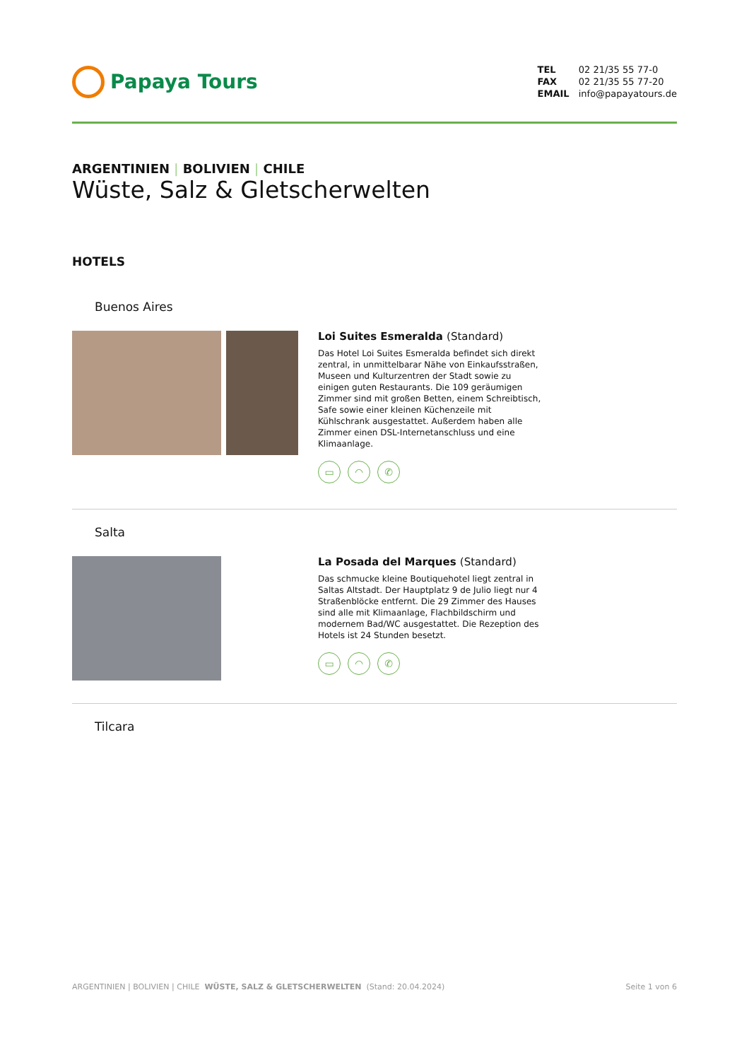Papaya Tours
TEL 02 21/35 55 77-0
FAX 02 21/35 55 77-20
EMAIL info@papayatours.de
ARGENTINIEN | BOLIVIEN | CHILE
Wüste, Salz & Gletscherwelten
HOTELS
Buenos Aires
Loi Suites Esmeralda (Standard)
Das Hotel Loi Suites Esmeralda befindet sich direkt zentral, in unmittelbarar Nähe von Einkaufsstraßen, Museen und Kulturzentren der Stadt sowie zu einigen guten Restaurants. Die 109 geräumigen Zimmer sind mit großen Betten, einem Schreibtisch, Safe sowie einer kleinen Küchenzeile mit Kühlschrank ausgestattet. Außerdem haben alle Zimmer einen DSL-Internetanschluss und eine Klimaanlage.
▭ ◠ ✆
Salta
La Posada del Marques (Standard)
Das schmucke kleine Boutiquehotel liegt zentral in Saltas Altstadt. Der Hauptplatz 9 de Julio liegt nur 4 Straßenblöcke entfernt. Die 29 Zimmer des Hauses sind alle mit Klimaanlage, Flachbildschirm und modernem Bad/WC ausgestattet. Die Rezeption des Hotels ist 24 Stunden besetzt.
▭ ◠ ✆
Tilcara
ARGENTINIEN | BOLIVIEN | CHILE WÜSTE, SALZ & GLETSCHERWELTEN (Stand: 20.04.2024)
Seite 1 von 6